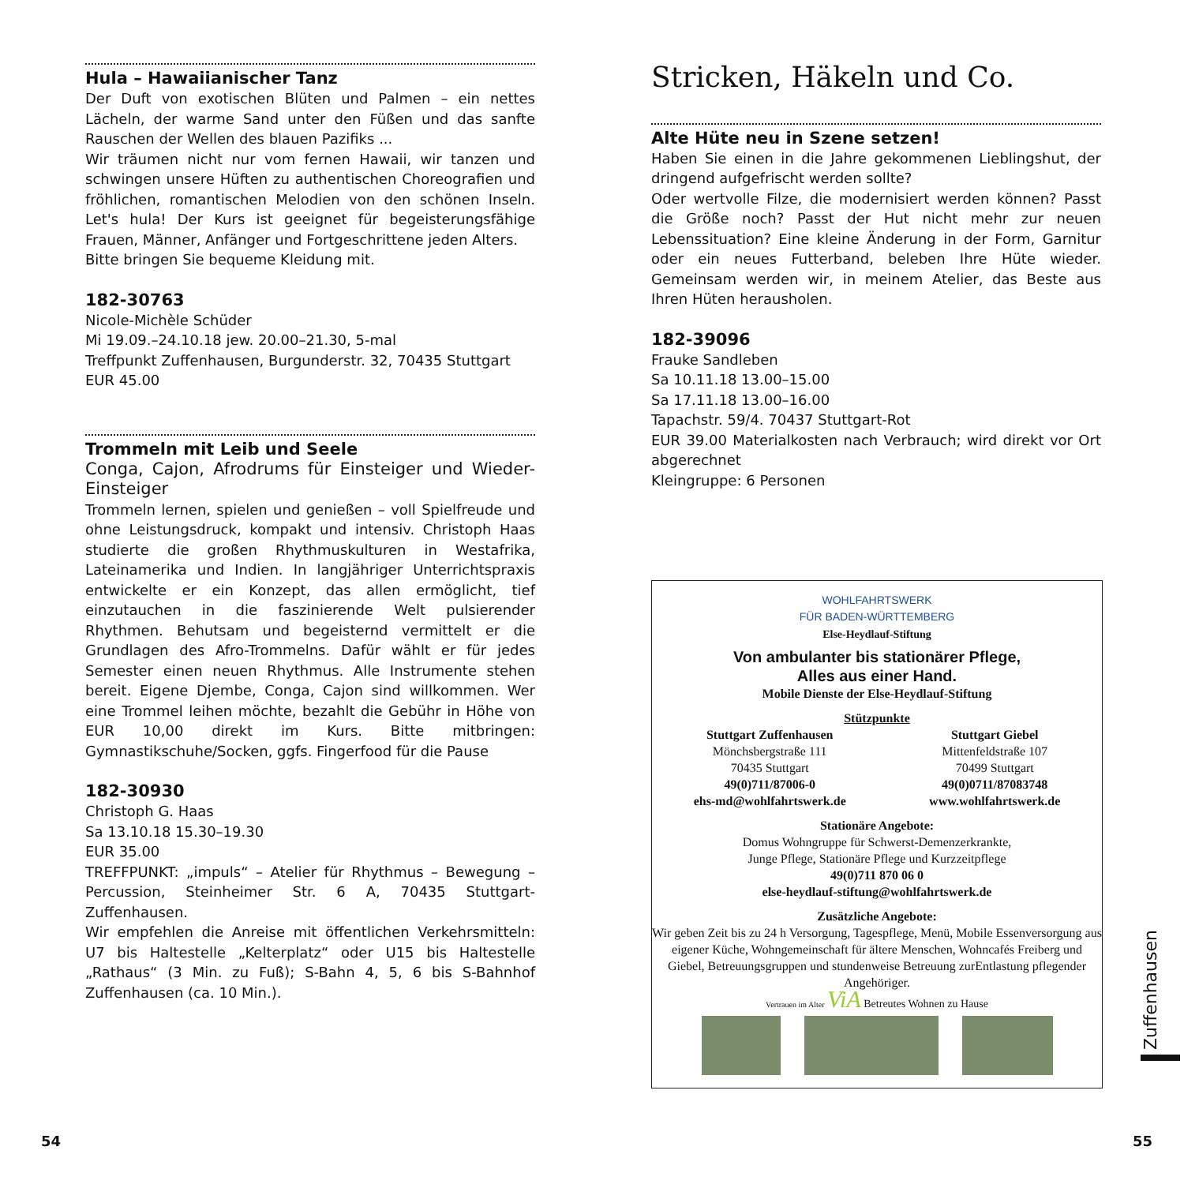Hula – Hawaiianischer Tanz
Der Duft von exotischen Blüten und Palmen – ein nettes Lächeln, der warme Sand unter den Füßen und das sanfte Rauschen der Wellen des blauen Pazifiks ...
Wir träumen nicht nur vom fernen Hawaii, wir tanzen und schwingen unsere Hüften zu authentischen Choreografien und fröhlichen, romantischen Melodien von den schönen Inseln. Let's hula! Der Kurs ist geeignet für begeisterungsfähige Frauen, Männer, Anfänger und Fortgeschrittene jeden Alters.
Bitte bringen Sie bequeme Kleidung mit.
182-30763
Nicole-Michèle Schüder
Mi 19.09.–24.10.18 jew. 20.00–21.30, 5-mal
Treffpunkt Zuffenhausen, Burgunderstr. 32, 70435 Stuttgart
EUR 45.00
Trommeln mit Leib und Seele
Conga, Cajon, Afrodrums für Einsteiger und Wieder-Einsteiger
Trommeln lernen, spielen und genießen – voll Spielfreude und ohne Leistungsdruck, kompakt und intensiv. Christoph Haas studierte die großen Rhythmuskulturen in Westafrika, Lateinamerika und Indien. In langjähriger Unterrichtspraxis entwickelte er ein Konzept, das allen ermöglicht, tief einzutauchen in die faszinierende Welt pulsierender Rhythmen. Behutsam und begeisternd vermittelt er die Grundlagen des Afro-Trommelns. Dafür wählt er für jedes Semester einen neuen Rhythmus. Alle Instrumente stehen bereit. Eigene Djembe, Conga, Cajon sind willkommen. Wer eine Trommel leihen möchte, bezahlt die Gebühr in Höhe von EUR 10,00 direkt im Kurs. Bitte mitbringen: Gymnastikschuhe/Socken, ggfs. Fingerfood für die Pause
182-30930
Christoph G. Haas
Sa 13.10.18 15.30–19.30
EUR 35.00
TREFFPUNKT: „impuls“ – Atelier für Rhythmus – Bewegung – Percussion, Steinheimer Str. 6 A, 70435 Stuttgart-Zuffenhausen.
Wir empfehlen die Anreise mit öffentlichen Verkehrsmitteln: U7 bis Haltestelle „Kelterplatz“ oder U15 bis Haltestelle „Rathaus“ (3 Min. zu Fuß); S-Bahn 4, 5, 6 bis S-Bahnhof Zuffenhausen (ca. 10 Min.).
Stricken, Häkeln und Co.
Alte Hüte neu in Szene setzen!
Haben Sie einen in die Jahre gekommenen Lieblingshut, der dringend aufgefrischt werden sollte?
Oder wertvolle Filze, die modernisiert werden können? Passt die Größe noch? Passt der Hut nicht mehr zur neuen Lebenssituation? Eine kleine Änderung in der Form, Garnitur oder ein neues Futterband, beleben Ihre Hüte wieder. Gemeinsam werden wir, in meinem Atelier, das Beste aus Ihren Hüten herausholen.
182-39096
Frauke Sandleben
Sa 10.11.18 13.00–15.00
Sa 17.11.18 13.00–16.00
Tapachstr. 59/4. 70437 Stuttgart-Rot
EUR 39.00 Materialkosten nach Verbrauch; wird direkt vor Ort abgerechnet
Kleingruppe: 6 Personen
WOHLFAHRTSWERK
FÜR BADEN-WÜRTTEMBERG
Else-Heydlauf-Stiftung
Von ambulanter bis stationärer Pflege,
Alles aus einer Hand.
Mobile Dienste der Else-Heydlauf-Stiftung
Stützpunkte
Stuttgart Zuffenhausen
Mönchsbergstraße 111
70435 Stuttgart
49(0)711/87006-0
ehs-md@wohlfahrtswerk.de
Stuttgart Giebel
Mittenfeldstraße 107
70499 Stuttgart
49(0)0711/87083748
www.wohlfahrtswerk.de
Stationäre Angebote:
Domus Wohngruppe für Schwerst-Demenzerkrankte,
Junge Pflege, Stationäre Pflege und Kurzzeitpflege
49(0)711 870 06 0
else-heydlauf-stiftung@wohlfahrtswerk.de
Zusätzliche Angebote:
Wir geben Zeit bis zu 24 h Versorgung, Tagespflege, Menü, Mobile Essenversorgung aus eigener Küche, Wohngemeinschaft für ältere Menschen, Wohncafés Freiberg und Giebel, Betreuungsgruppen und stundenweise Betreuung zurEntlastung pflegender Angehöriger.
Vertrauen im Alter ViA Betreutes Wohnen zu Hause
54 55
Zuffenhausen